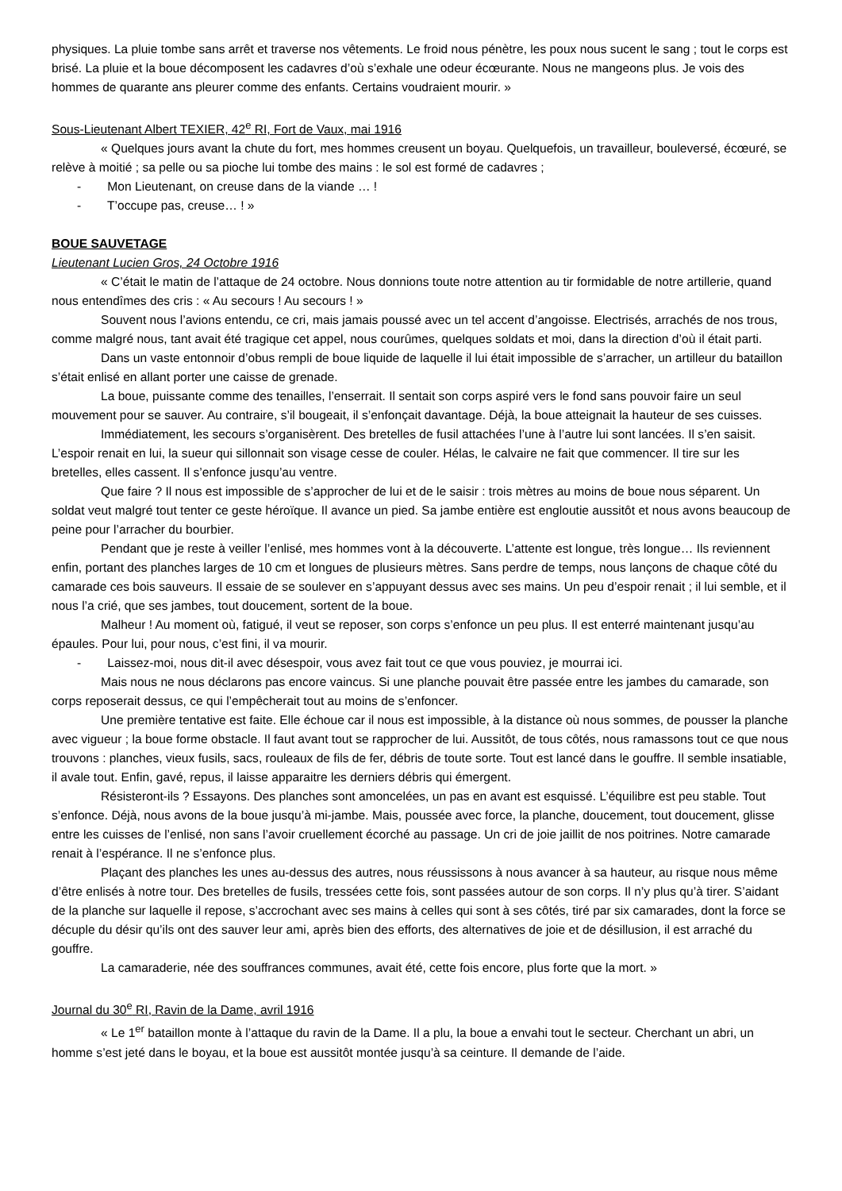physiques. La pluie tombe sans arrêt et traverse nos vêtements. Le froid nous pénètre, les poux nous sucent le sang ; tout le corps est brisé. La pluie et la boue décomposent les cadavres d’où s’exhale une odeur écœurante. Nous ne mangeons plus. Je vois des hommes de quarante ans pleurer comme des enfants. Certains voudraient mourir. »
Sous-Lieutenant Albert TEXIER, 42<sup>e</sup> RI, Fort de Vaux, mai 1916
« Quelques jours avant la chute du fort, mes hommes creusent un boyau. Quelquefois, un travailleur, bouleversé, écœuré, se relève à moitié ; sa pelle ou sa pioche lui tombe des mains : le sol est formé de cadavres ;
- Mon Lieutenant, on creuse dans de la viande … !
- T’occupe pas, creuse… ! »
BOUE SAUVETAGE
Lieutenant Lucien Gros, 24 Octobre 1916
« C’était le matin de l’attaque de 24 octobre. Nous donnions toute notre attention au tir formidable de notre artillerie, quand nous entendîmes des cris : « Au secours ! Au secours ! »
Souvent nous l’avions entendu, ce cri, mais jamais poussé avec un tel accent d’angoisse. Electrisés, arrachés de nos trous, comme malgré nous, tant avait été tragique cet appel, nous courûmes, quelques soldats et moi, dans la direction d’où il était parti.
Dans un vaste entonnoir d’obus rempli de boue liquide de laquelle il lui était impossible de s’arracher, un artilleur du bataillon s’était enlisé en allant porter une caisse de grenade.
La boue, puissante comme des tenailles, l’enserrait. Il sentait son corps aspiré vers le fond sans pouvoir faire un seul mouvement pour se sauver. Au contraire, s’il bougeait, il s’enfonçait davantage. Déjà, la boue atteignait la hauteur de ses cuisses.
Immédiatement, les secours s’organisèrent. Des bretelles de fusil attachées l’une à l’autre lui sont lancées. Il s’en saisit. L’espoir renait en lui, la sueur qui sillonnait son visage cesse de couler. Hélas, le calvaire ne fait que commencer. Il tire sur les bretelles, elles cassent. Il s’enfonce jusqu’au ventre.
Que faire ? Il nous est impossible de s’approcher de lui et de le saisir : trois mètres au moins de boue nous séparent. Un soldat veut malgré tout tenter ce geste héroïque. Il avance un pied. Sa jambe entière est engloutie aussitôt et nous avons beaucoup de peine pour l’arracher du bourbier.
Pendant que je reste à veiller l’enlisé, mes hommes vont à la découverte. L’attente est longue, très longue… Ils reviennent enfin, portant des planches larges de 10 cm et longues de plusieurs mètres. Sans perdre de temps, nous lançons de chaque côté du camarade ces bois sauveurs. Il essaie de se soulever en s’appuyant dessus avec ses mains. Un peu d’espoir renait ; il lui semble, et il nous l’a crié, que ses jambes, tout doucement, sortent de la boue.
Malheur ! Au moment où, fatigué, il veut se reposer, son corps s’enfonce un peu plus. Il est enterré maintenant jusqu’au épaules. Pour lui, pour nous, c’est fini, il va mourir.
- Laissez-moi, nous dit-il avec désespoir, vous avez fait tout ce que vous pouviez, je mourrai ici.
Mais nous ne nous déclarons pas encore vaincus. Si une planche pouvait être passée entre les jambes du camarade, son corps reposerait dessus, ce qui l’empêcherait tout au moins de s’enfoncer.
Une première tentative est faite. Elle échoue car il nous est impossible, à la distance où nous sommes, de pousser la planche avec vigueur ; la boue forme obstacle. Il faut avant tout se rapprocher de lui. Aussitôt, de tous côtés, nous ramassons tout ce que nous trouvons : planches, vieux fusils, sacs, rouleaux de fils de fer, débris de toute sorte. Tout est lancé dans le gouffre. Il semble insatiable, il avale tout. Enfin, gavé, repus, il laisse apparaitre les derniers débris qui émergent.
Résisteront-ils ? Essayons. Des planches sont amoncelées, un pas en avant est esquissé. L’équilibre est peu stable. Tout s’enfonce. Déjà, nous avons de la boue jusqu’à mi-jambe. Mais, poussée avec force, la planche, doucement, tout doucement, glisse entre les cuisses de l’enlisé, non sans l’avoir cruellement écorché au passage. Un cri de joie jaillit de nos poitrines. Notre camarade renait à l’espérance. Il ne s’enfonce plus.
Plaçant des planches les unes au-dessus des autres, nous réussissons à nous avancer à sa hauteur, au risque nous même d’être enlisés à notre tour. Des bretelles de fusils, tressées cette fois, sont passées autour de son corps. Il n’y plus qu’à tirer. S’aidant de la planche sur laquelle il repose, s’accrochant avec ses mains à celles qui sont à ses côtés, tiré par six camarades, dont la force se décuple du désir qu’ils ont des sauver leur ami, après bien des efforts, des alternatives de joie et de désillusion, il est arraché du gouffre.
La camaraderie, née des souffrances communes, avait été, cette fois encore, plus forte que la mort. »
Journal du 30<sup>e</sup> RI, Ravin de la Dame, avril 1916
« Le 1<sup>er</sup> bataillon monte à l’attaque du ravin de la Dame. Il a plu, la boue a envahi tout le secteur. Cherchant un abri, un homme s’est jeté dans le boyau, et la boue est aussitôt montée jusqu’à sa ceinture. Il demande de l’aide.